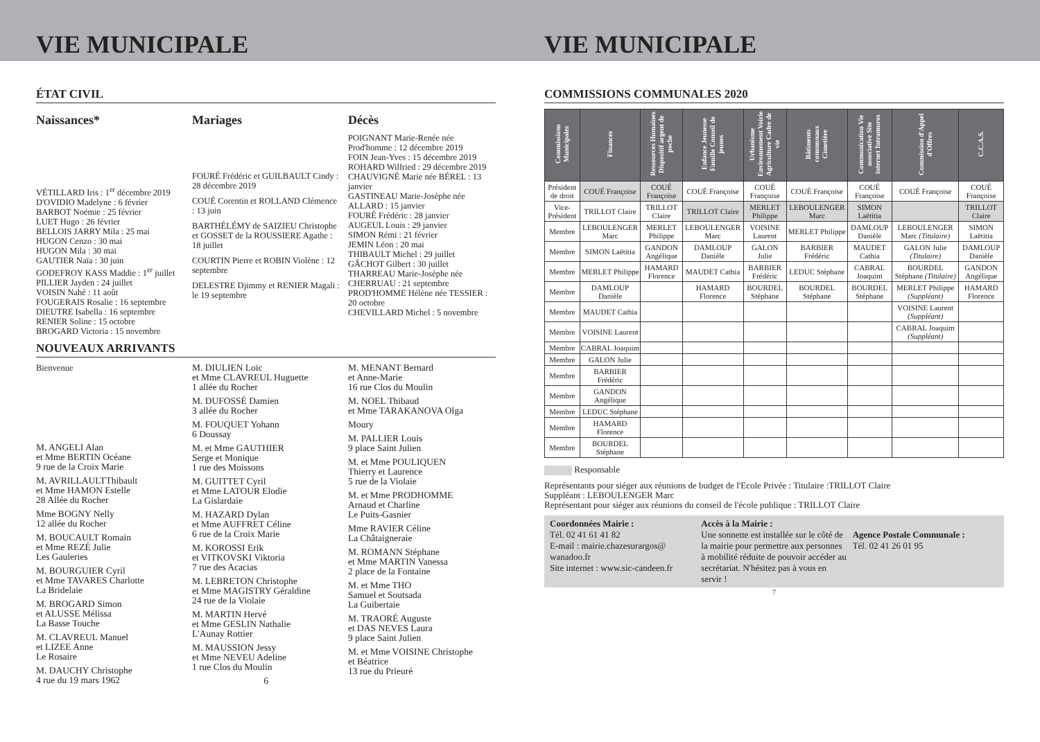VIE MUNICIPALE VIE MUNICIPALE
ÉTAT CIVIL
Naissances*
VÉTILLARD Iris : 1<sup>er</sup> décembre 2019
D'OVIDIO Madelyne : 6 février
BARBOT Noémie : 25 février
LUET Hugo : 26 février
BELLOIS JARRY Mila : 25 mai
HUGON Cenzo : 30 mai
HUGON Mila : 30 mai
GAUTIER Naïa : 30 juin
GODEFROY KASS Maddie : 1<sup>er</sup> juillet
PILLIER Jayden : 24 juillet
VOISIN Nahé : 11 août
FOUGERAIS Rosalie : 16 septembre
DIEUTRE Isabella : 16 septembre
RENIER Soline : 15 octobre
BROGARD Victoria : 15 novembre
Mariages
FOURÉ Frédéric et GUILBAULT Cindy : 28 décembre 2019
COUÉ Corentin et ROLLAND Clémence : 13 juin
BARTHÉLÉMY de SAIZIEU Christophe et GOSSET de la ROUSSIERE Agathe : 18 juillet
COURTIN Pierre et ROBIN Violène : 12 septembre
DELESTRE Djimmy et RENIER Magali : le 19 septembre
Décès
POIGNANT Marie-Renée née Prod'homme : 12 décembre 2019
FOIN Jean-Yves : 15 décembre 2019
ROHARD Wilfried : 29 décembre 2019
CHAUVIGNÉ Marie née BÉREL : 13 janvier
GASTINEAU Marie-Josèphe née ALLARD : 15 janvier
FOURÉ Frédéric : 28 janvier
AUGEUL Louis : 29 janvier
SIMON Rémi : 21 février
JEMIN Léon : 20 mai
THIBAULT Michel : 29 juillet
GÂCHOT Gilbert : 30 juillet
THARREAU Marie-Josèphe née CHERRUAU : 21 septembre
PROD'HOMME Hélène née TESSIER : 20 octobre
CHEVILLARD Michel : 5 novembre
NOUVEAUX ARRIVANTS
Bienvenue
M. ANGELI Alan
et Mme BERTIN Océane
9 rue de la Croix Marie
M. AVRILLAULTThibault
et Mme HAMON Estelle
28 Allée du Rocher
Mme BOGNY Nelly
12 allée du Rocher
M. BOUCAULT Romain
et Mme REZÉ Julie
Les Gauleries
M. BOURGUIER Cyril
et Mme TAVARES Charlotte
La Bridelaie
M. BROGARD Simon
et ALUSSE Mélissa
La Basse Touche
M. CLAVREUL Manuel
et LIZEE Anne
Le Rosaire
M. DAUCHY Christophe
4 rue du 19 mars 1962
M. DIULIEN Loïc
et Mme CLAVREUL Huguette
1 allée du Rocher
M. DUFOSSÉ Damien
3 allée du Rocher
M. FOUQUET Yohann
6 Doussay
M. et Mme GAUTHIER
Serge et Monique
1 rue des Moissons
M. GUITTET Cyril
et Mme LATOUR Elodie
La Gislardaie
M. HAZARD Dylan
et Mme AUFFRET Céline
6 rue de la Croix Marie
M. KOROSSI Erik
et VITKOVSKI Viktoria
7 rue des Acacias
M. LEBRETON Christophe
et Mme MAGISTRY Géraldine
24 rue de la Violaie
M. MARTIN Hervé
et Mme GESLIN Nathalie
L'Aunay Rottier
M. MAUSSION Jessy
et Mme NEVEU Adeline
1 rue Clos du Moulin
6
M. MENANT Bernard
et Anne-Marie
16 rue Clos du Moulin
M. NOEL Thibaud
et Mme TARAKANOVA Olga
Moury
M. PALLIER Louis
9 place Saint Julien
M. et Mme POULIQUEN
Thierry et Laurence
5 rue de la Violaie
M. et Mme PRODHOMME
Arnaud et Charline
Le Puits-Gasnier
Mme RAVIER Céline
La Châtaigneraie
M. ROMANN Stéphane
et Mme MARTIN Vanessa
2 place de la Fontaine
M. et Mme THO
Samuel et Soutsada
La Guibertaie
M. TRAORÉ Auguste
et DAS NEVES Laura
9 place Saint Julien
M. et Mme VOISINE Christophe
et Béatrice
13 rue du Prieuré
COMMISSIONS COMMUNALES 2020
| Commissions Municipales | Finances | Ressources Humaines Dispositif argent de poche | Enfance Jeunesse Famille Conseil de jeunes | Urbanisme Environnement Voirie Agriculture Cadre de vie | Bâtiments communaux Cimetière | Communication Vie associative Site internet Intramuros | Commission d'Appel d'Offres | C.C.A.S. |
| --- | --- | --- | --- | --- | --- | --- | --- | --- |
| Président de droit | COUÉ Françoise | COUÉ Françoise | COUÉ Françoise | COUÉ Françoise | COUÉ Françoise | COUÉ Françoise | COUÉ Françoise | COUÉ Françoise |
| Vice-Président | TRILLOT Claire | TRILLOT Claire | TRILLOT Claire | MERLET Philippe | LEBOULENGER Marc | SIMON Laëtitia | | TRILLOT Claire |
| Membre | LEBOULENGER Marc | MERLET Philippe | LEBOULENGER Marc | VOISINE Laurent | MERLET Philippe | DAMLOUP Danièle | LEBOULENGER Marc (Titulaire) | SIMON Laëtitia |
| Membre | SIMON Laëtitia | GANDON Angélique | DAMLOUP Danièle | GALON Julie | BARBIER Frédéric | MAUDET Cathia | GALON Julie (Titulaire) | DAMLOUP Danièle |
| Membre | MERLET Philippe | HAMARD Florence | MAUDET Cathia | BARBIER Frédéric | LEDUC Stéphane | CABRAL Joaquim | BOURDEL Stéphane (Titulaire) | GANDON Angélique |
| Membre | DAMLOUP Danièle | | HAMARD Florence | BOURDEL Stéphane | BOURDEL Stéphane | BOURDEL Stéphane | MERLET Philippe (Suppléant) | HAMARD Florence |
| Membre | MAUDET Cathia | | | | | | VOISINE Laurent (Suppléant) | |
| Membre | VOISINE Laurent | | | | | | CABRAL Joaquim (Suppléant) | |
| Membre | CABRAL Joaquim | | | | | | | |
| Membre | GALON Julie | | | | | | | |
| Membre | BARBIER Frédéric | | | | | | | |
| Membre | GANDON Angélique | | | | | | | |
| Membre | LEDUC Stéphane | | | | | | | |
| Membre | HAMARD Florence | | | | | | | |
| Membre | BOURDEL Stéphane | | | | | | | |
Responsable
Représentants pour siéger aux réunions de budget de l'Ecole Privée : Titulaire :TRILLOT Claire
Suppléant : LEBOULENGER Marc
Représentant pour siéger aux réunions du conseil de l'école publique : TRILLOT Claire
Coordonnées Mairie :
Tél. 02 41 61 41 82
E-mail : mairie.chazesurargos@ wanadoo.fr
Site internet : www.sic-candeen.fr
Accès à la Mairie :
Une sonnette est installée sur le côté de la mairie pour permettre aux personnes à mobilité réduite de pouvoir accéder au secrétariat. N'hésitez pas à vous en servir !
Agence Postale Communale :
Tél. 02 41 26 01 95
7